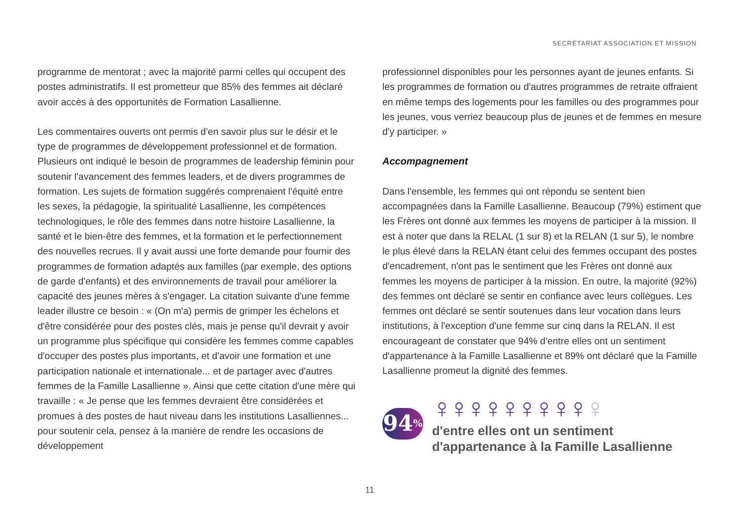SECRÉTARIAT ASSOCIATION ET MISSION
programme de mentorat ; avec la majorité parmi celles qui occupent des postes administratifs. Il est prometteur que 85% des femmes ait déclaré avoir accès à des opportunités de Formation Lasallienne.
Les commentaires ouverts ont permis d'en savoir plus sur le désir et le type de programmes de développement professionnel et de formation. Plusieurs ont indiqué le besoin de programmes de leadership féminin pour soutenir l'avancement des femmes leaders, et de divers programmes de formation. Les sujets de formation suggérés comprenaient l'équité entre les sexes, la pédagogie, la spiritualité Lasallienne, les compétences technologiques, le rôle des femmes dans notre histoire Lasallienne, la santé et le bien-être des femmes, et la formation et le perfectionnement des nouvelles recrues. Il y avait aussi une forte demande pour fournir des programmes de formation adaptés aux familles (par exemple, des options de garde d'enfants) et des environnements de travail pour améliorer la capacité des jeunes mères à s'engager. La citation suivante d'une femme leader illustre ce besoin : « (On m'a) permis de grimper les échelons et d'être considérée pour des postes clés, mais je pense qu'il devrait y avoir un programme plus spécifique qui considère les femmes comme capables d'occuper des postes plus importants, et d'avoir une formation et une participation nationale et internationale... et de partager avec d'autres femmes de la Famille Lasallienne ». Ainsi que cette citation d'une mère qui travaille : « Je pense que les femmes devraient être considérées et promues à des postes de haut niveau dans les institutions Lasalliennes... pour soutenir cela, pensez à la manière de rendre les occasions de développement
professionnel disponibles pour les personnes ayant de jeunes enfants. Si les programmes de formation ou d'autres programmes de retraite offraient en même temps des logements pour les familles ou des programmes pour les jeunes, vous verriez beaucoup plus de jeunes et de femmes en mesure d'y participer. »
Accompagnement
Dans l'ensemble, les femmes qui ont répondu se sentent bien accompagnées dans la Famille Lasallienne. Beaucoup (79%) estiment que les Frères ont donné aux femmes les moyens de participer à la mission. Il est à noter que dans la RELAL (1 sur 8) et la RELAN (1 sur 5), le nombre le plus élevé dans la RELAN étant celui des femmes occupant des postes d'encadrement, n'ont pas le sentiment que les Frères ont donné aux femmes les moyens de participer à la mission. En outre, la majorité (92%) des femmes ont déclaré se sentir en confiance avec leurs collègues. Les femmes ont déclaré se sentir soutenues dans leur vocation dans leurs institutions, à l'exception d'une femme sur cinq dans la RELAN. Il est encourageant de constater que 94% d'entre elles ont un sentiment d'appartenance à la Famille Lasallienne et 89% ont déclaré que la Famille Lasallienne promeut la dignité des femmes.
94%
♀♀♀♀♀♀♀♀♀♀
d'entre elles ont un sentiment d'appartenance à la Famille Lasallienne
11